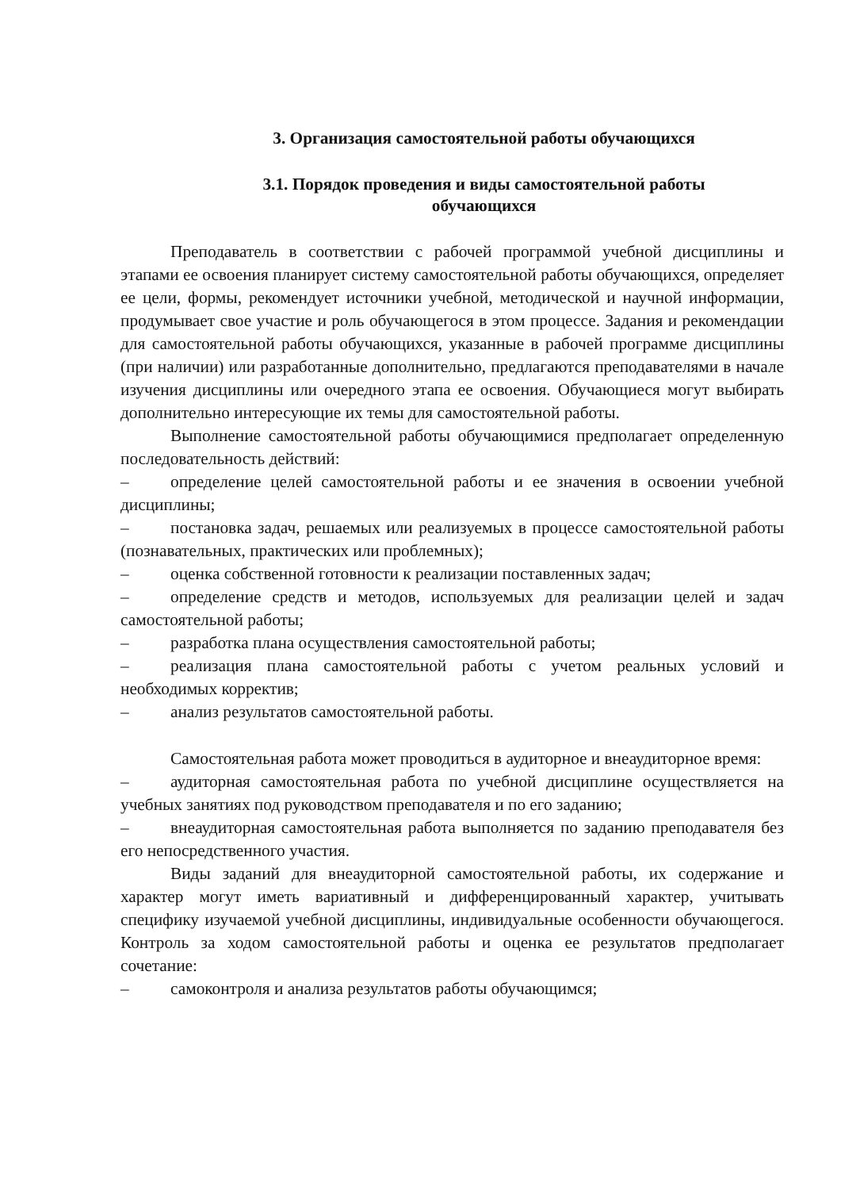3. Организация самостоятельной работы обучающихся
3.1. Порядок проведения и виды самостоятельной работы
обучающихся
Преподаватель в соответствии с рабочей программой учебной дисциплины и этапами ее освоения планирует систему самостоятельной работы обучающихся, определяет ее цели, формы, рекомендует источники учебной, методической и научной информации, продумывает свое участие и роль обучающегося в этом процессе. Задания и рекомендации для самостоятельной работы обучающихся, указанные в рабочей программе дисциплины (при наличии) или разработанные дополнительно, предлагаются преподавателями в начале изучения дисциплины или очередного этапа ее освоения. Обучающиеся могут выбирать дополнительно интересующие их темы для самостоятельной работы.
Выполнение самостоятельной работы обучающимися предполагает определенную последовательность действий:
– определение целей самостоятельной работы и ее значения в освоении учебной дисциплины;
– постановка задач, решаемых или реализуемых в процессе самостоятельной работы (познавательных, практических или проблемных);
– оценка собственной готовности к реализации поставленных задач;
– определение средств и методов, используемых для реализации целей и задач самостоятельной работы;
– разработка плана осуществления самостоятельной работы;
– реализация плана самостоятельной работы с учетом реальных условий и необходимых корректив;
– анализ результатов самостоятельной работы.
Самостоятельная работа может проводиться в аудиторное и внеаудиторное время:
– аудиторная самостоятельная работа по учебной дисциплине осуществляется на учебных занятиях под руководством преподавателя и по его заданию;
– внеаудиторная самостоятельная работа выполняется по заданию преподавателя без его непосредственного участия.
Виды заданий для внеаудиторной самостоятельной работы, их содержание и характер могут иметь вариативный и дифференцированный характер, учитывать специфику изучаемой учебной дисциплины, индивидуальные особенности обучающегося. Контроль за ходом самостоятельной работы и оценка ее результатов предполагает сочетание:
– самоконтроля и анализа результатов работы обучающимся;